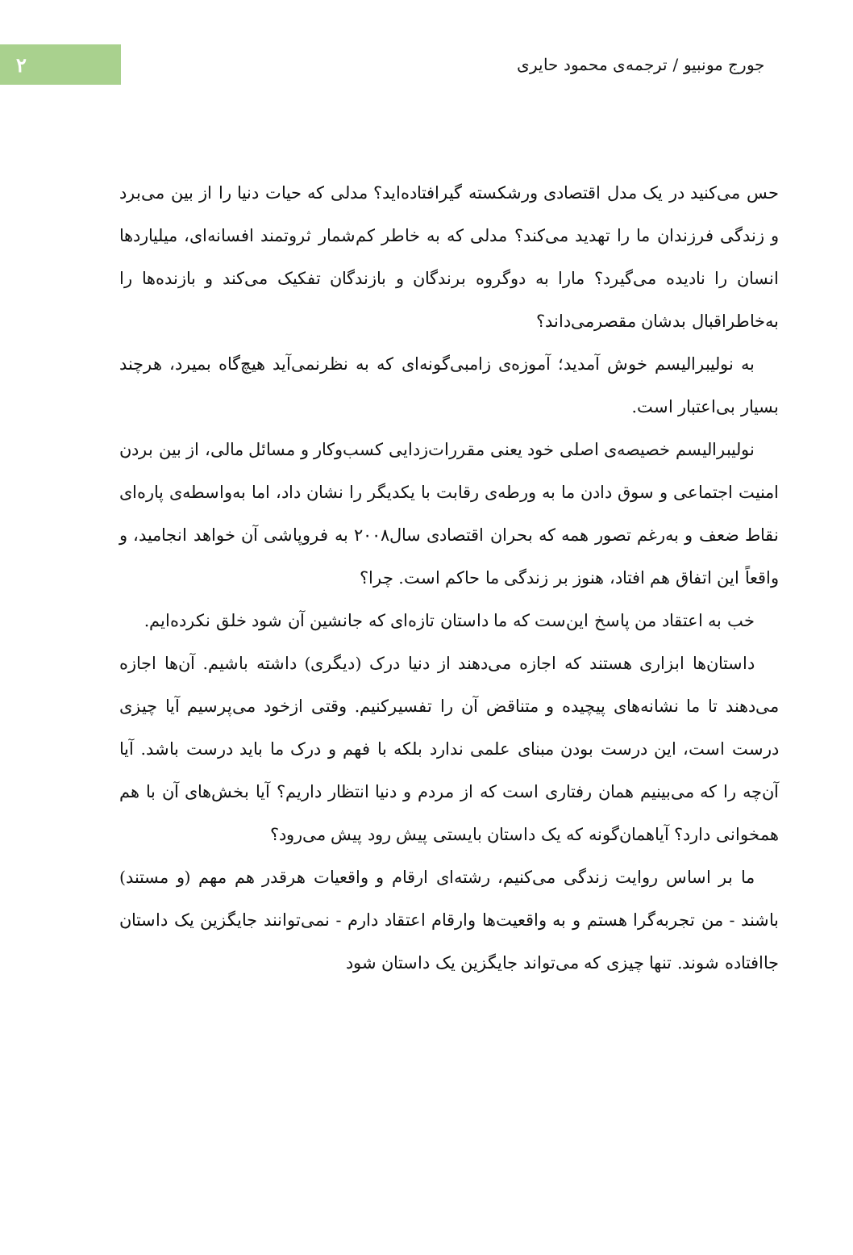جورج مونبیو / ترجمه‌ی محمود حایری
۲
حس می‌کنید در یک مدل اقتصادی ورشکسته گیرافتاده‌اید؟ مدلی که حیات دنیا را از بین می‌برد و زندگی فرزندان ما را تهدید می‌کند؟ مدلی که به خاطر کم‌شمار ثروتمند افسانه‌ای، میلیاردها انسان را نادیده می‌گیرد؟ مارا به دوگروه برندگان و بازندگان تفکیک می‌کند و بازنده‌ها را به‌خاطراقبال بدشان مقصرمی‌داند؟
به نولیبرالیسم خوش آمدید؛ آموزه‌ی زامبی‌گونه‌ای که به نظرنمی‌آید هیچ‌گاه بمیرد، هرچند بسیار بی‌اعتبار است.
نولیبرالیسم خصیصه‌ی اصلی خود یعنی مقررات‌زدایی کسب‌وکار و مسائل مالی، از بین بردن امنیت اجتماعی و سوق دادن ما به ورطه‌ی رقابت با یکدیگر را نشان داد، اما به‌واسطه‌ی پاره‌ای نقاط ضعف و به‌رغم تصور همه که بحران اقتصادی سال۲۰۰۸ به فروپاشی آن خواهد انجامید، و واقعاً این اتفاق هم افتاد، هنوز بر زندگی ما حاکم است. چرا؟
خب به اعتقاد من پاسخ این‌ست که ما داستان تازه‌ای که جانشین آن شود خلق نکرده‌ایم.
داستان‌ها ابزاری هستند که اجازه می‌دهند از دنیا درک (دیگری) داشته باشیم. آن‌ها اجازه می‌دهند تا ما نشانه‌های پیچیده و متناقض آن را تفسیرکنیم. وقتی ازخود می‌پرسیم آیا چیزی درست است، این درست بودن مبنای علمی ندارد بلکه با فهم و درک ما باید درست باشد. آیا آن‌چه را که می‌بینیم همان رفتاری است که از مردم و دنیا انتظار داریم؟ آیا بخش‌های آن با هم همخوانی دارد؟ آیاهمان‌گونه که یک داستان بایستی پیش رود پیش می‌رود؟
ما بر اساس روایت زندگی می‌کنیم، رشته‌ای ارقام و واقعیات هرقدر هم مهم (و مستند) باشند - من تجربه‌گرا هستم و به واقعیت‌ها وارقام اعتقاد دارم - نمی‌توانند جایگزین یک داستان جاافتاده شوند. تنها چیزی که می‌تواند جایگزین یک داستان شود